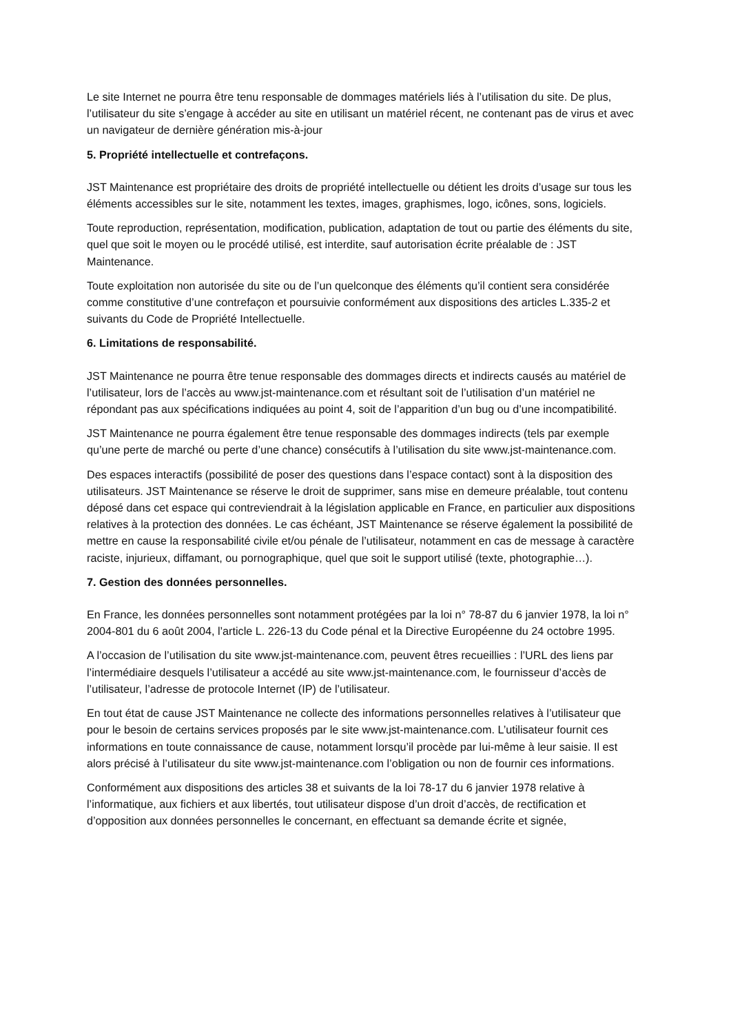Le site Internet ne pourra être tenu responsable de dommages matériels liés à l’utilisation du site. De plus, l’utilisateur du site s’engage à accéder au site en utilisant un matériel récent, ne contenant pas de virus et avec un navigateur de dernière génération mis-à-jour
5. Propriété intellectuelle et contrefaçons.
JST Maintenance est propriétaire des droits de propriété intellectuelle ou détient les droits d’usage sur tous les éléments accessibles sur le site, notamment les textes, images, graphismes, logo, icônes, sons, logiciels.
Toute reproduction, représentation, modification, publication, adaptation de tout ou partie des éléments du site, quel que soit le moyen ou le procédé utilisé, est interdite, sauf autorisation écrite préalable de : JST Maintenance.
Toute exploitation non autorisée du site ou de l’un quelconque des éléments qu’il contient sera considérée comme constitutive d’une contrefaçon et poursuivie conformément aux dispositions des articles L.335-2 et suivants du Code de Propriété Intellectuelle.
6. Limitations de responsabilité.
JST Maintenance ne pourra être tenue responsable des dommages directs et indirects causés au matériel de l’utilisateur, lors de l’accès au www.jst-maintenance.com et résultant soit de l’utilisation d’un matériel ne répondant pas aux spécifications indiquées au point 4, soit de l’apparition d’un bug ou d’une incompatibilité.
JST Maintenance ne pourra également être tenue responsable des dommages indirects (tels par exemple qu’une perte de marché ou perte d’une chance) consécutifs à l’utilisation du site www.jst-maintenance.com.
Des espaces interactifs (possibilité de poser des questions dans l’espace contact) sont à la disposition des utilisateurs. JST Maintenance se réserve le droit de supprimer, sans mise en demeure préalable, tout contenu déposé dans cet espace qui contreviendrait à la législation applicable en France, en particulier aux dispositions relatives à la protection des données. Le cas échéant, JST Maintenance se réserve également la possibilité de mettre en cause la responsabilité civile et/ou pénale de l’utilisateur, notamment en cas de message à caractère raciste, injurieux, diffamant, ou pornographique, quel que soit le support utilisé (texte, photographie…).
7. Gestion des données personnelles.
En France, les données personnelles sont notamment protégées par la loi n° 78-87 du 6 janvier 1978, la loi n° 2004-801 du 6 août 2004, l’article L. 226-13 du Code pénal et la Directive Européenne du 24 octobre 1995.
A l’occasion de l’utilisation du site www.jst-maintenance.com, peuvent êtres recueillies : l’URL des liens par l’intermédiaire desquels l’utilisateur a accédé au site www.jst-maintenance.com, le fournisseur d’accès de l’utilisateur, l’adresse de protocole Internet (IP) de l’utilisateur.
En tout état de cause JST Maintenance ne collecte des informations personnelles relatives à l’utilisateur que pour le besoin de certains services proposés par le site www.jst-maintenance.com. L’utilisateur fournit ces informations en toute connaissance de cause, notamment lorsqu’il procède par lui-même à leur saisie. Il est alors précisé à l’utilisateur du site www.jst-maintenance.com l’obligation ou non de fournir ces informations.
Conformément aux dispositions des articles 38 et suivants de la loi 78-17 du 6 janvier 1978 relative à l’informatique, aux fichiers et aux libertés, tout utilisateur dispose d’un droit d’accès, de rectification et d’opposition aux données personnelles le concernant, en effectuant sa demande écrite et signée,